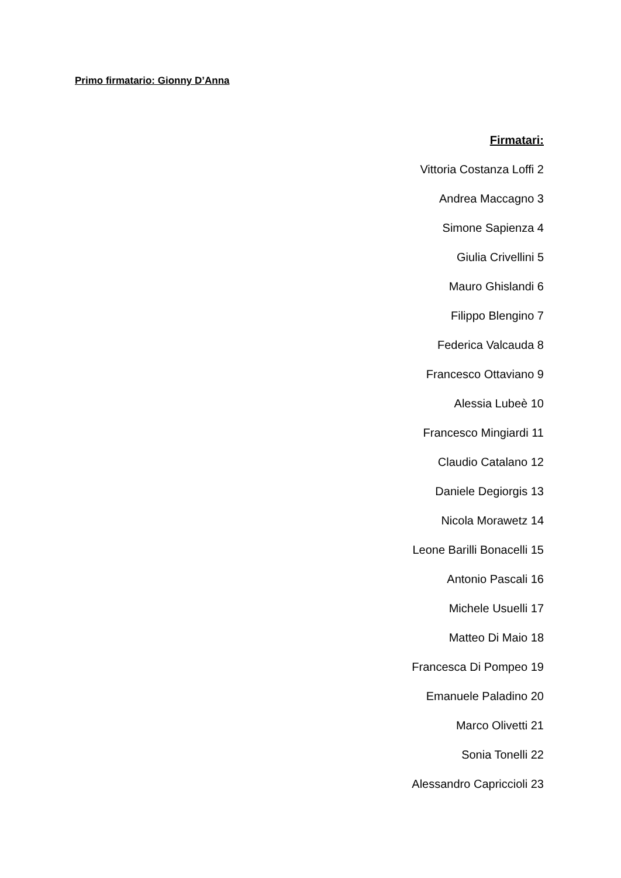Primo firmatario: Gionny D’Anna
Firmatari:
Vittoria Costanza Loffi 2
Andrea Maccagno 3
Simone Sapienza 4
Giulia Crivellini 5
Mauro Ghislandi 6
Filippo Blengino 7
Federica Valcauda 8
Francesco Ottaviano 9
Alessia Lubeè 10
Francesco Mingiardi 11
Claudio Catalano 12
Daniele Degiorgis 13
Nicola Morawetz 14
Leone Barilli Bonacelli 15
Antonio Pascali 16
Michele Usuelli 17
Matteo Di Maio 18
Francesca Di Pompeo 19
Emanuele Paladino 20
Marco Olivetti 21
Sonia Tonelli 22
Alessandro Capriccioli 23